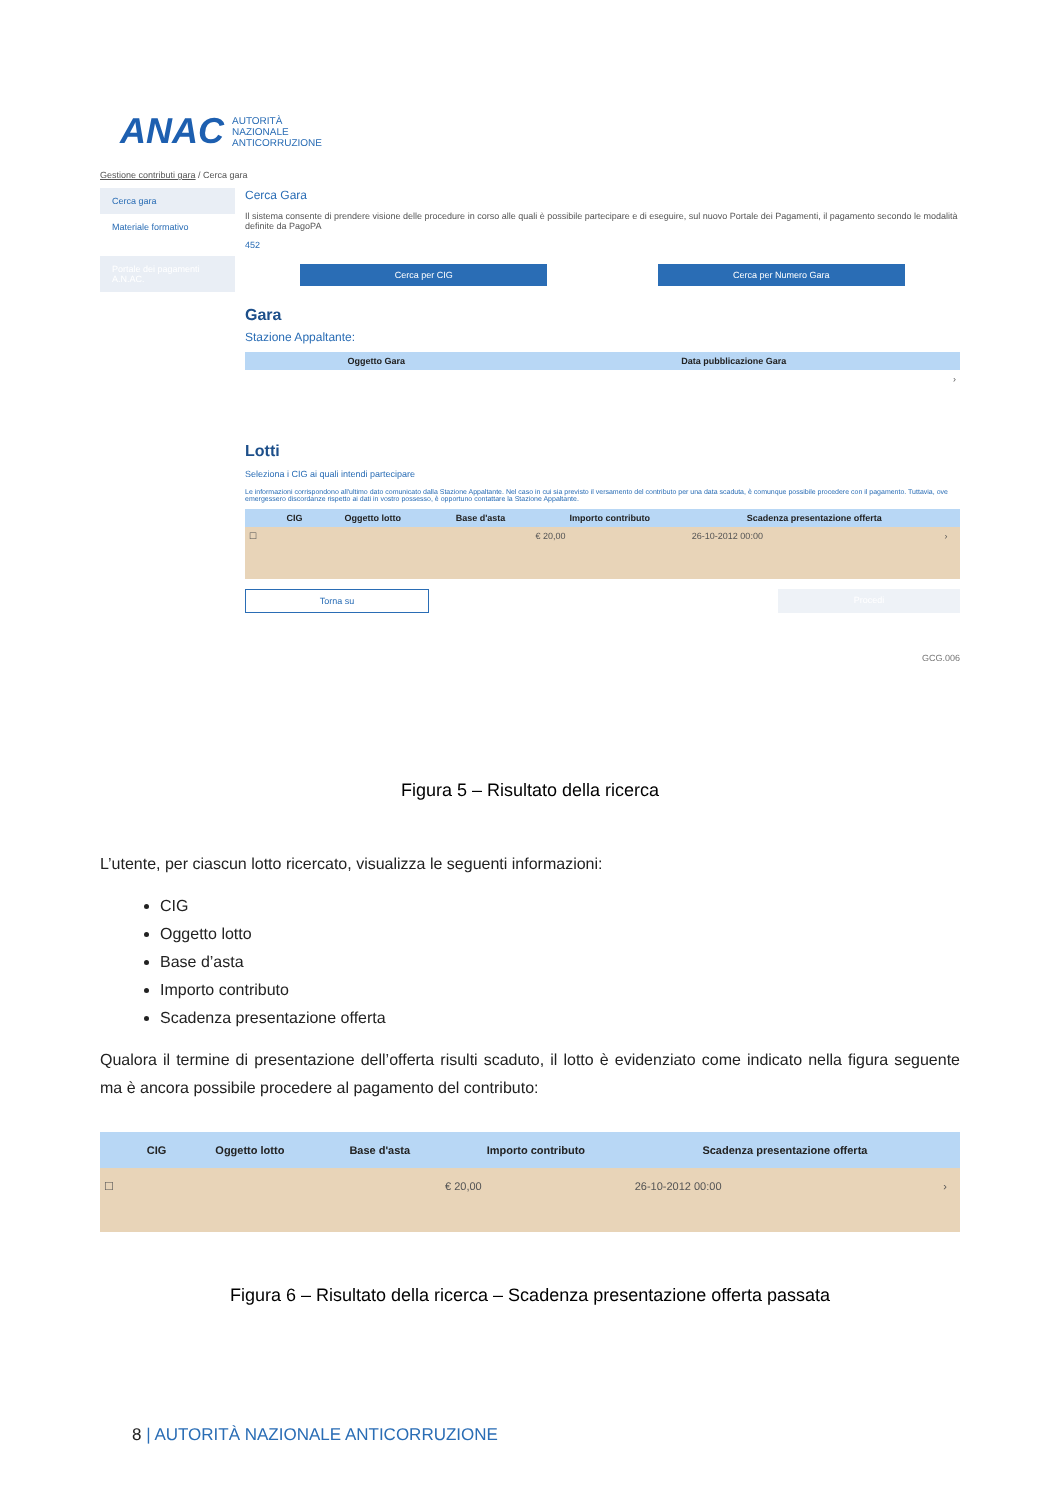ANAC AUTORITÀ
NAZIONALE
ANTICORRUZIONE
Gestione contributi gara / Cerca gara
Cerca gara
Materiale formativo
Portale dei pagamenti A.N.AC.
Cerca Gara
Il sistema consente di prendere visione delle procedure in corso alle quali è possibile partecipare e di eseguire, sul nuovo Portale dei Pagamenti, il pagamento secondo le modalità definite da PagoPA
452
Cerca per CIG Cerca per Numero Gara
Gara
Stazione Appaltante:
| Oggetto Gara | Data pubblicazione Gara |
| --- | --- |
| | › |
Lotti
Seleziona i CIG ai quali intendi partecipare
Le informazioni corrispondono all'ultimo dato comunicato dalla Stazione Appaltante. Nel caso in cui sia previsto il versamento del contributo per una data scaduta, è comunque possibile procedere con il pagamento. Tuttavia, ove emergessero discordanze rispetto ai dati in vostro possesso, è opportuno contattare la Stazione Appaltante.
| | CIG | Oggetto lotto | Base d'asta | Importo contributo | Scadenza presentazione offerta | |
| --- | --- | --- | --- | --- | --- | --- |
| ☐ | | | | € 20,00 | 26-10-2012 00:00 | › |
Torna su Procedi
GCG.006
Figura 5 – Risultato della ricerca
L’utente, per ciascun lotto ricercato, visualizza le seguenti informazioni:
CIG
Oggetto lotto
Base d’asta
Importo contributo
Scadenza presentazione offerta
Qualora il termine di presentazione dell’offerta risulti scaduto, il lotto è evidenziato come indicato nella figura seguente ma è ancora possibile procedere al pagamento del contributo:
| | CIG | Oggetto lotto | Base d'asta | Importo contributo | Scadenza presentazione offerta | |
| --- | --- | --- | --- | --- | --- | --- |
| ☐ | | | | € 20,00 | 26-10-2012 00:00 | › |
Figura 6 – Risultato della ricerca – Scadenza presentazione offerta passata
8 | AUTORITÀ NAZIONALE ANTICORRUZIONE